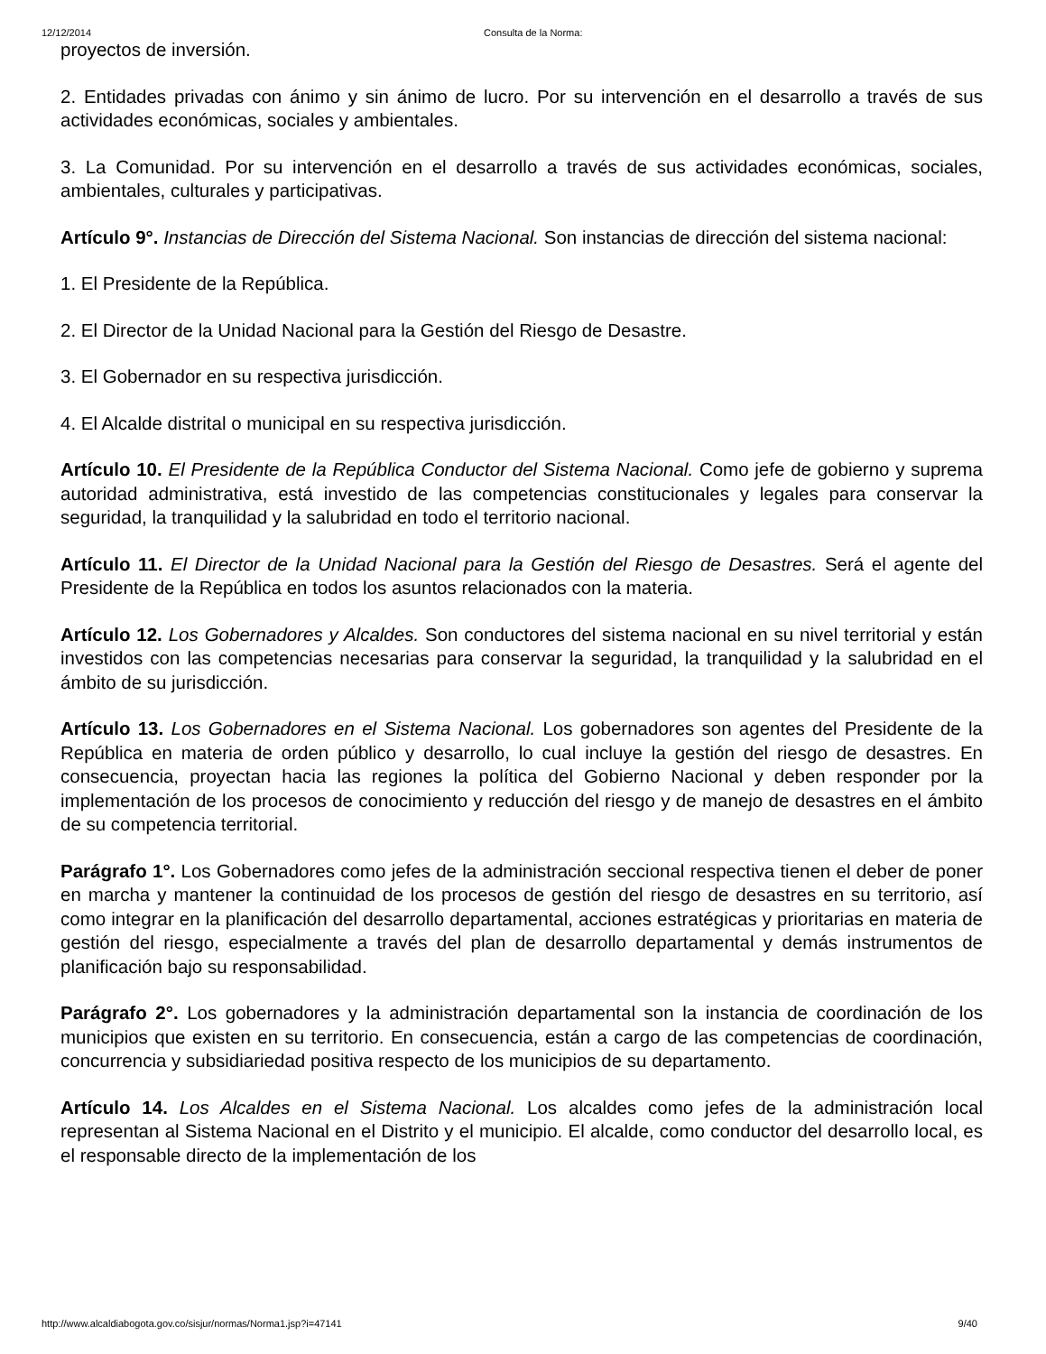12/12/2014 Consulta de la Norma:
proyectos de inversión.
2. Entidades privadas con ánimo y sin ánimo de lucro. Por su intervención en el desarrollo a través de sus actividades económicas, sociales y ambientales.
3. La Comunidad. Por su intervención en el desarrollo a través de sus actividades económicas, sociales, ambientales, culturales y participativas.
Artículo 9°. Instancias de Dirección del Sistema Nacional. Son instancias de dirección del sistema nacional:
1. El Presidente de la República.
2. El Director de la Unidad Nacional para la Gestión del Riesgo de Desastre.
3. El Gobernador en su respectiva jurisdicción.
4. El Alcalde distrital o municipal en su respectiva jurisdicción.
Artículo 10. El Presidente de la República Conductor del Sistema Nacional. Como jefe de gobierno y suprema autoridad administrativa, está investido de las competencias constitucionales y legales para conservar la seguridad, la tranquilidad y la salubridad en todo el territorio nacional.
Artículo 11. El Director de la Unidad Nacional para la Gestión del Riesgo de Desastres. Será el agente del Presidente de la República en todos los asuntos relacionados con la materia.
Artículo 12. Los Gobernadores y Alcaldes. Son conductores del sistema nacional en su nivel territorial y están investidos con las competencias necesarias para conservar la seguridad, la tranquilidad y la salubridad en el ámbito de su jurisdicción.
Artículo 13. Los Gobernadores en el Sistema Nacional. Los gobernadores son agentes del Presidente de la República en materia de orden público y desarrollo, lo cual incluye la gestión del riesgo de desastres. En consecuencia, proyectan hacia las regiones la política del Gobierno Nacional y deben responder por la implementación de los procesos de conocimiento y reducción del riesgo y de manejo de desastres en el ámbito de su competencia territorial.
Parágrafo 1°. Los Gobernadores como jefes de la administración seccional respectiva tienen el deber de poner en marcha y mantener la continuidad de los procesos de gestión del riesgo de desastres en su territorio, así como integrar en la planificación del desarrollo departamental, acciones estratégicas y prioritarias en materia de gestión del riesgo, especialmente a través del plan de desarrollo departamental y demás instrumentos de planificación bajo su responsabilidad.
Parágrafo 2°. Los gobernadores y la administración departamental son la instancia de coordinación de los municipios que existen en su territorio. En consecuencia, están a cargo de las competencias de coordinación, concurrencia y subsidiariedad positiva respecto de los municipios de su departamento.
Artículo 14. Los Alcaldes en el Sistema Nacional. Los alcaldes como jefes de la administración local representan al Sistema Nacional en el Distrito y el municipio. El alcalde, como conductor del desarrollo local, es el responsable directo de la implementación de los
http://www.alcaldiabogota.gov.co/sisjur/normas/Norma1.jsp?i=47141 9/40